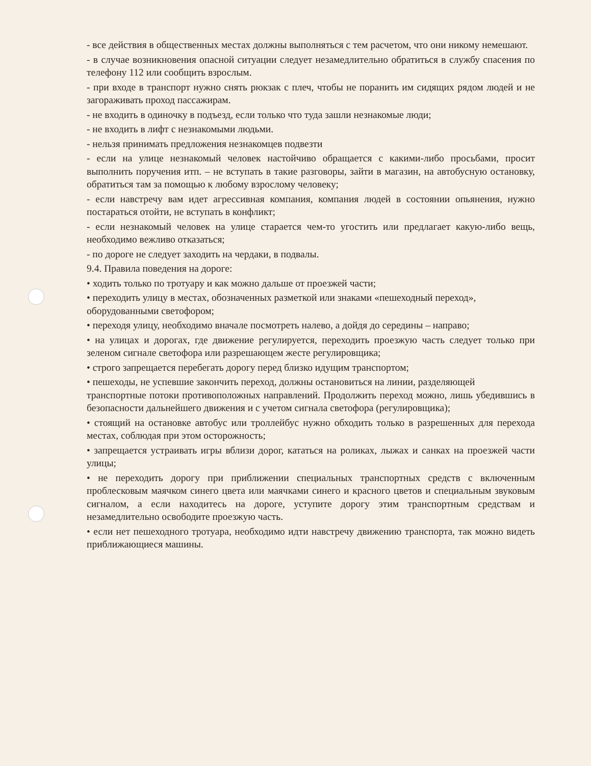- все действия в общественных местах должны выполняться с тем расчетом, что они никому немешают.
- в случае возникновения опасной ситуации следует незамедлительно обратиться в службу спасения по телефону 112 или сообщить взрослым.
- при входе в транспорт нужно снять рюкзак с плеч, чтобы не поранить им сидящих рядом людей и не загораживать проход пассажирам.
- не входить в одиночку в подъезд, если только что туда зашли незнакомые люди;
- не входить в лифт с незнакомыми людьми.
- нельзя принимать предложения незнакомцев подвезти
- если на улице незнакомый человек настойчиво обращается с какими-либо просьбами, просит выполнить поручения итп. – не вступать в такие разговоры, зайти в магазин, на автобусную остановку, обратиться там за помощью к любому взрослому человеку;
- если навстречу вам идет агрессивная компания, компания людей в состоянии опьянения, нужно постараться отойти, не вступать в конфликт;
- если незнакомый человек на улице старается чем-то угостить или предлагает какую-либо вещь, необходимо вежливо отказаться;
- по дороге не следует заходить на чердаки, в подвалы.
9.4. Правила поведения на дороге:
• ходить только по тротуару и как можно дальше от проезжей части;
• переходить улицу в местах, обозначенных разметкой или знаками «пешеходный переход»,
оборудованными светофором;
• переходя улицу, необходимо вначале посмотреть налево, а дойдя до середины – направо;
• на улицах и дорогах, где движение регулируется, переходить проезжую часть следует только при зеленом сигнале светофора или разрешающем жесте регулировщика;
• строго запрещается перебегать дорогу перед близко идущим транспортом;
• пешеходы, не успевшие закончить переход, должны остановиться на линии, разделяющей
транспортные потоки противоположных направлений. Продолжить переход можно, лишь убедившись в безопасности дальнейшего движения и с учетом сигнала светофора (регулировщика);
• стоящий на остановке автобус или троллейбус нужно обходить только в разрешенных для перехода местах, соблюдая при этом осторожность;
• запрещается устраивать игры вблизи дорог, кататься на роликах, лыжах и санках на проезжей части улицы;
• не переходить дорогу при приближении специальных транспортных средств с включенным проблесковым маячком синего цвета или маячками синего и красного цветов и специальным звуковым сигналом, а если находитесь на дороге, уступите дорогу этим транспортным средствам и незамедлительно освободите проезжую часть.
• если нет пешеходного тротуара, необходимо идти навстречу движению транспорта, так можно видеть приближающиеся машины.